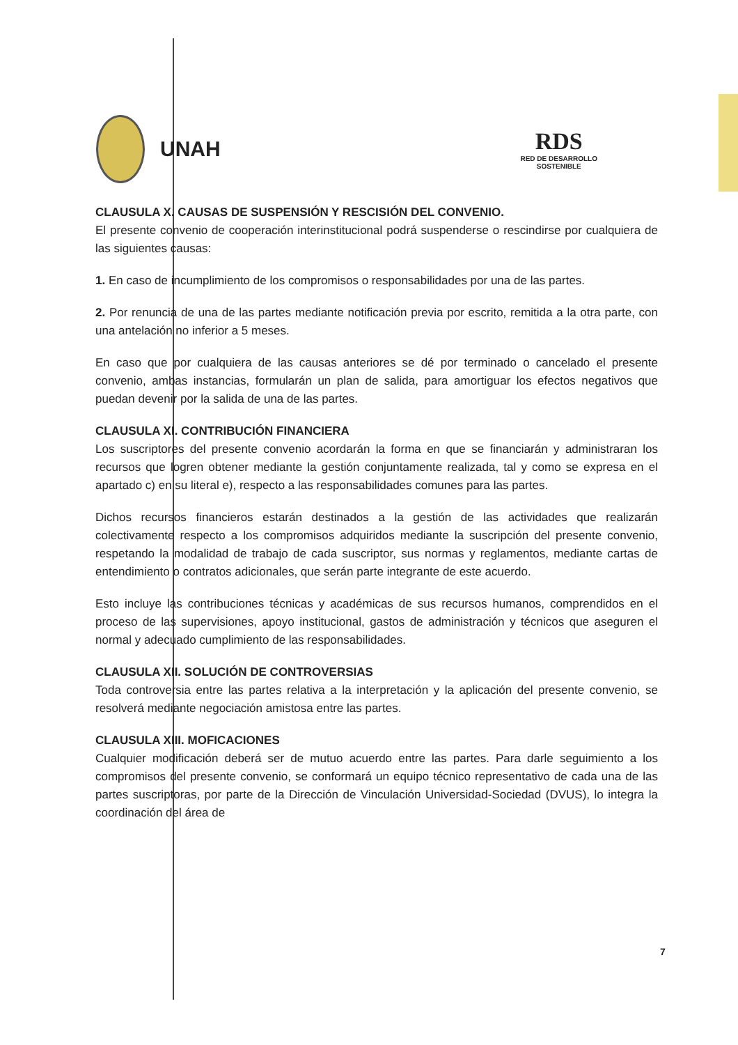UNAH
RDS
RED DE DESARROLLO
SOSTENIBLE
CLAUSULA X. CAUSAS DE SUSPENSIÓN Y RESCISIÓN DEL CONVENIO.
El presente convenio de cooperación interinstitucional podrá suspenderse o rescindirse por cualquiera de las siguientes causas:
1. En caso de incumplimiento de los compromisos o responsabilidades por una de las partes.
2. Por renuncia de una de las partes mediante notificación previa por escrito, remitida a la otra parte, con una antelación no inferior a 5 meses.
En caso que por cualquiera de las causas anteriores se dé por terminado o cancelado el presente convenio, ambas instancias, formularán un plan de salida, para amortiguar los efectos negativos que puedan devenir por la salida de una de las partes.
CLAUSULA XI. CONTRIBUCIÓN FINANCIERA
Los suscriptores del presente convenio acordarán la forma en que se financiarán y administraran los recursos que logren obtener mediante la gestión conjuntamente realizada, tal y como se expresa en el apartado c) en su literal e), respecto a las responsabilidades comunes para las partes.
Dichos recursos financieros estarán destinados a la gestión de las actividades que realizarán colectivamente respecto a los compromisos adquiridos mediante la suscripción del presente convenio, respetando la modalidad de trabajo de cada suscriptor, sus normas y reglamentos, mediante cartas de entendimiento o contratos adicionales, que serán parte integrante de este acuerdo.
Esto incluye las contribuciones técnicas y académicas de sus recursos humanos, comprendidos en el proceso de las supervisiones, apoyo institucional, gastos de administración y técnicos que aseguren el normal y adecuado cumplimiento de las responsabilidades.
CLAUSULA XII. SOLUCIÓN DE CONTROVERSIAS
Toda controversia entre las partes relativa a la interpretación y la aplicación del presente convenio, se resolverá mediante negociación amistosa entre las partes.
CLAUSULA XIII. MOFICACIONES
Cualquier modificación deberá ser de mutuo acuerdo entre las partes. Para darle seguimiento a los compromisos del presente convenio, se conformará un equipo técnico representativo de cada una de las partes suscriptoras, por parte de la Dirección de Vinculación Universidad-Sociedad (DVUS), lo integra la coordinación del área de
7